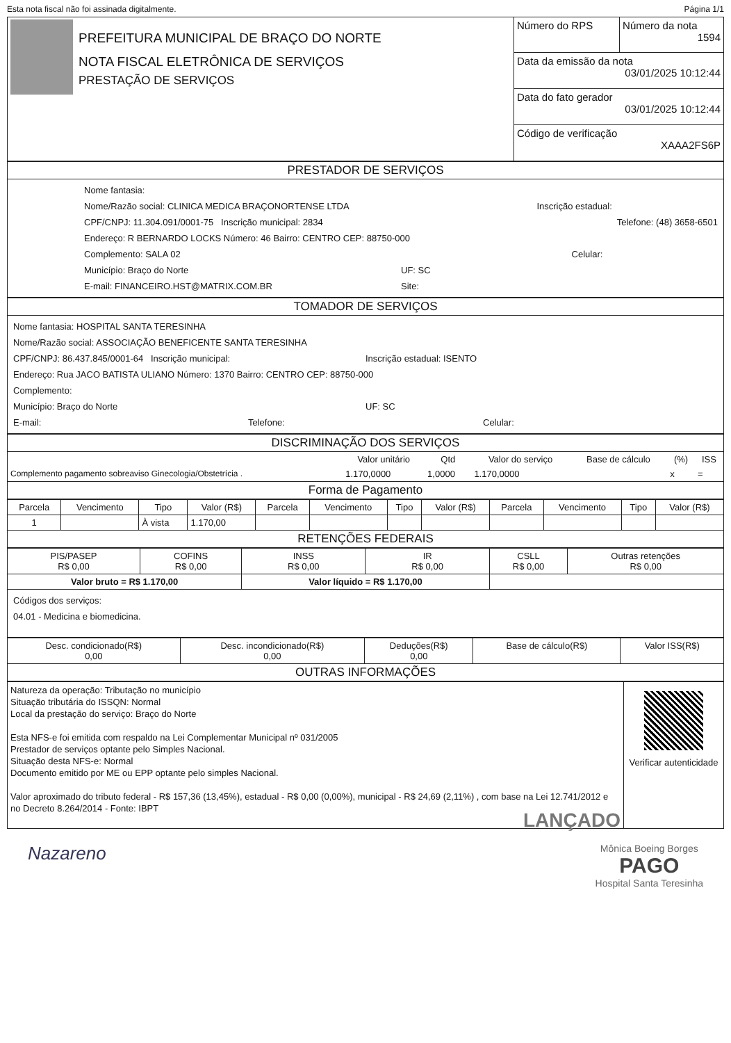Esta nota fiscal não foi assinada digitalmente. Página 1/1
| PREFEITURA MUNICIPAL DE BRAÇO DO NORTE NOTA FISCAL ELETRÔNICA DE SERVIÇOS PRESTAÇÃO DE SERVIÇOS | Número do RPS | Número da nota 1594 |
| | Data da emissão da nota 03/01/2025 10:12:44 | |
| | Data do fato gerador 03/01/2025 10:12:44 | |
| | Código de verificação XAAA2FS6P | |
PRESTADOR DE SERVIÇOS
Nome fantasia:
Nome/Razão social: CLINICA MEDICA BRAÇONORTENSE LTDA Inscrição estadual:
CPF/CNPJ: 11.304.091/0001-75 Inscrição municipal: 2834 Telefone: (48) 3658-6501
Endereço: R BERNARDO LOCKS Número: 46 Bairro: CENTRO CEP: 88750-000
Complemento: SALA 02 Celular:
Município: Braço do Norte UF: SC
E-mail: FINANCEIRO.HST@MATRIX.COM.BR Site:
TOMADOR DE SERVIÇOS
Nome fantasia: HOSPITAL SANTA TERESINHA
Nome/Razão social: ASSOCIAÇÃO BENEFICENTE SANTA TERESINHA
CPF/CNPJ: 86.437.845/0001-64 Inscrição municipal: Inscrição estadual: ISENTO
Endereço: Rua JACO BATISTA ULIANO Número: 1370 Bairro: CENTRO CEP: 88750-000
Complemento:
Município: Braço do Norte UF: SC
E-mail: Telefone: Celular:
DISCRIMINAÇÃO DOS SERVIÇOS
| | Valor unitário | Qtd | Valor do serviço | Base de cálculo | (%) | ISS |
| --- | --- | --- | --- | --- | --- | --- |
| Complemento pagamento sobreaviso Ginecologia/Obstetrícia . | 1.170,0000 | 1,0000 | 1.170,0000 | | x | = |
Forma de Pagamento
| Parcela | Vencimento | Tipo | Valor (R$) | Parcela | Vencimento | Tipo | Valor (R$) | Parcela | Vencimento | Tipo | Valor (R$) |
| --- | --- | --- | --- | --- | --- | --- | --- | --- | --- | --- | --- |
| 1 | | À vista | 1.170,00 | | | | | | | | |
RETENÇÕES FEDERAIS
| PIS/PASEP R$ 0,00 | COFINS R$ 0,00 | INSS R$ 0,00 | IR R$ 0,00 | CSLL R$ 0,00 | Outras retenções R$ 0,00 |
| Valor bruto = R$ 1.170,00 | | Valor líquido = R$ 1.170,00 | | | |
Códigos dos serviços:
04.01 - Medicina e biomedicina.
| Desc. condicionado(R$) 0,00 | Desc. incondicionado(R$) 0,00 | Deduções(R$) 0,00 | Base de cálculo(R$) | Valor ISS(R$) |
OUTRAS INFORMAÇÕES
| Natureza da operação: Tributação no município Situação tributária do ISSQN: Normal Local da prestação do serviço: Braço do Norte Esta NFS-e foi emitida com respaldo na Lei Complementar Municipal nº 031/2005 Prestador de serviços optante pelo Simples Nacional. Situação desta NFS-e: Normal Documento emitido por ME ou EPP optante pelo simples Nacional. Valor aproximado do tributo federal - R$ 157,36 (13,45%), estadual - R$ 0,00 (0,00%), municipal - R$ 24,69 (2,11%) , com base na Lei 12.741/2012 e no Decreto 8.264/2014 - Fonte: IBPT LANÇADO | Verificar autenticidade |
Nazareno Mônica Boeing Borges
PAGO
Hospital Santa Teresinha